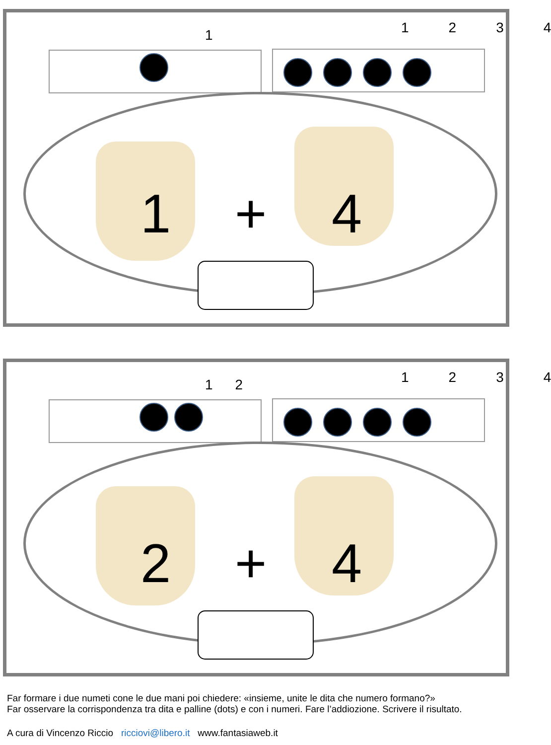1 1234
1 + 4
12 1234
2 + 4
Far formare i due numeti cone le due mani poi chiedere: «insieme, unite le dita che numero formano?»
Far osservare la corrispondenza tra dita e palline (dots) e con i numeri. Fare l’addiozione. Scrivere il risultato.
A cura di Vincenzo Riccio ricciovi@libero.it www.fantasiaweb.it